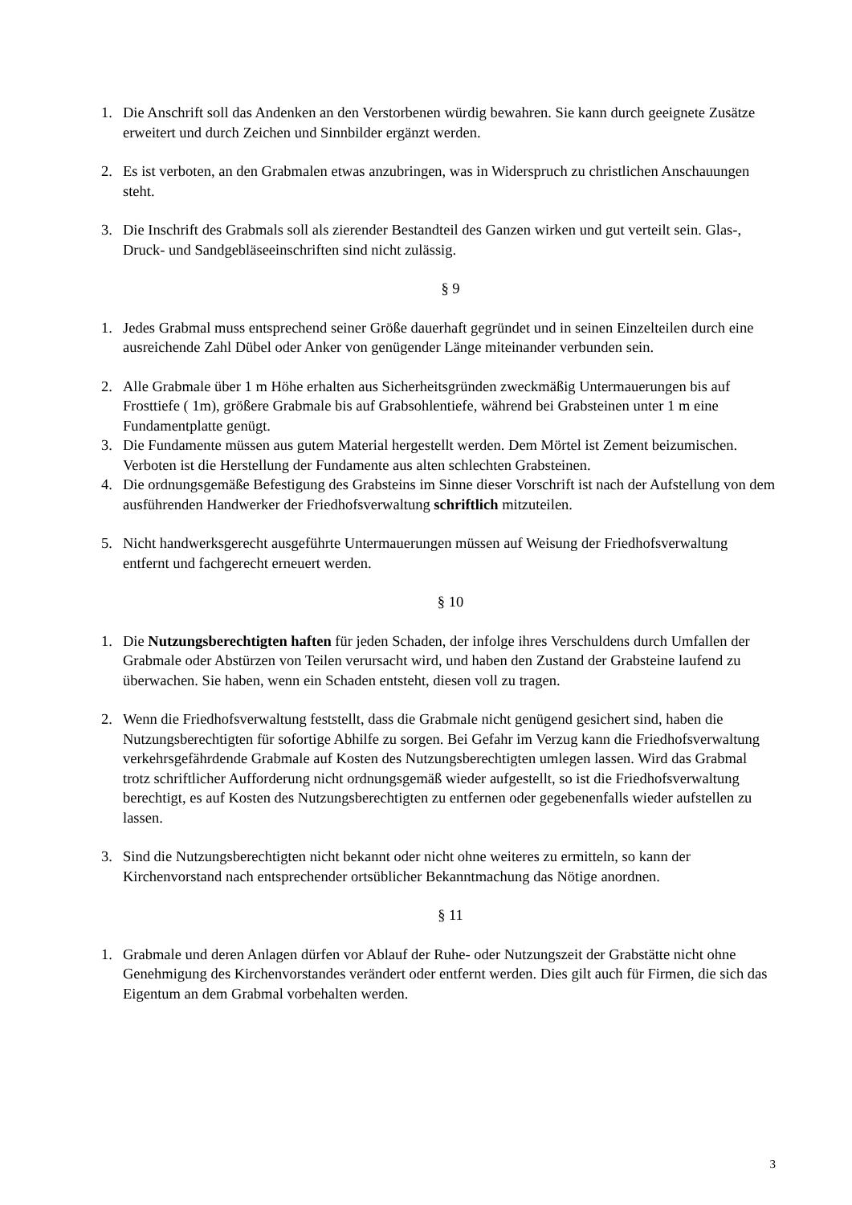1. Die Anschrift soll das Andenken an den Verstorbenen würdig bewahren. Sie kann durch geeignete Zusätze erweitert und durch Zeichen und Sinnbilder ergänzt werden.
2. Es ist verboten, an den Grabmalen etwas anzubringen, was in Widerspruch zu christlichen Anschauungen steht.
3. Die Inschrift des Grabmals soll als zierender Bestandteil des Ganzen wirken und gut verteilt sein. Glas-, Druck- und Sandgebläseeinschriften sind nicht zulässig.
§ 9
1. Jedes Grabmal muss entsprechend seiner Größe dauerhaft gegründet und in seinen Einzelteilen durch eine ausreichende Zahl Dübel oder Anker von genügender Länge miteinander verbunden sein.
2. Alle Grabmale über 1 m Höhe erhalten aus Sicherheitsgründen zweckmäßig Untermauerungen bis auf Frosttiefe ( 1m), größere Grabmale bis auf Grabsohlentiefe, während bei Grabsteinen unter 1 m eine Fundamentplatte genügt.
3. Die Fundamente müssen aus gutem Material hergestellt werden. Dem Mörtel ist Zement beizumischen. Verboten ist die Herstellung der Fundamente aus alten schlechten Grabsteinen.
4. Die ordnungsgemäße Befestigung des Grabsteins im Sinne dieser Vorschrift ist nach der Aufstellung von dem ausführenden Handwerker der Friedhofsverwaltung schriftlich mitzuteilen.
5. Nicht handwerksgerecht ausgeführte Untermauerungen müssen auf Weisung der Friedhofsverwaltung entfernt und fachgerecht erneuert werden.
§ 10
1. Die Nutzungsberechtigten haften für jeden Schaden, der infolge ihres Verschuldens durch Umfallen der Grabmale oder Abstürzen von Teilen verursacht wird, und haben den Zustand der Grabsteine laufend zu überwachen. Sie haben, wenn ein Schaden entsteht, diesen voll zu tragen.
2. Wenn die Friedhofsverwaltung feststellt, dass die Grabmale nicht genügend gesichert sind, haben die Nutzungsberechtigten für sofortige Abhilfe zu sorgen. Bei Gefahr im Verzug kann die Friedhofsverwaltung verkehrsgefährdende Grabmale auf Kosten des Nutzungsberechtigten umlegen lassen. Wird das Grabmal trotz schriftlicher Aufforderung nicht ordnungsgemäß wieder aufgestellt, so ist die Friedhofsverwaltung berechtigt, es auf Kosten des Nutzungsberechtigten zu entfernen oder gegebenenfalls wieder aufstellen zu lassen.
3. Sind die Nutzungsberechtigten nicht bekannt oder nicht ohne weiteres zu ermitteln, so kann der Kirchenvorstand nach entsprechender ortsüblicher Bekanntmachung das Nötige anordnen.
§ 11
1. Grabmale und deren Anlagen dürfen vor Ablauf der Ruhe- oder Nutzungszeit der Grabstätte nicht ohne Genehmigung des Kirchenvorstandes verändert oder entfernt werden. Dies gilt auch für Firmen, die sich das Eigentum an dem Grabmal vorbehalten werden.
3